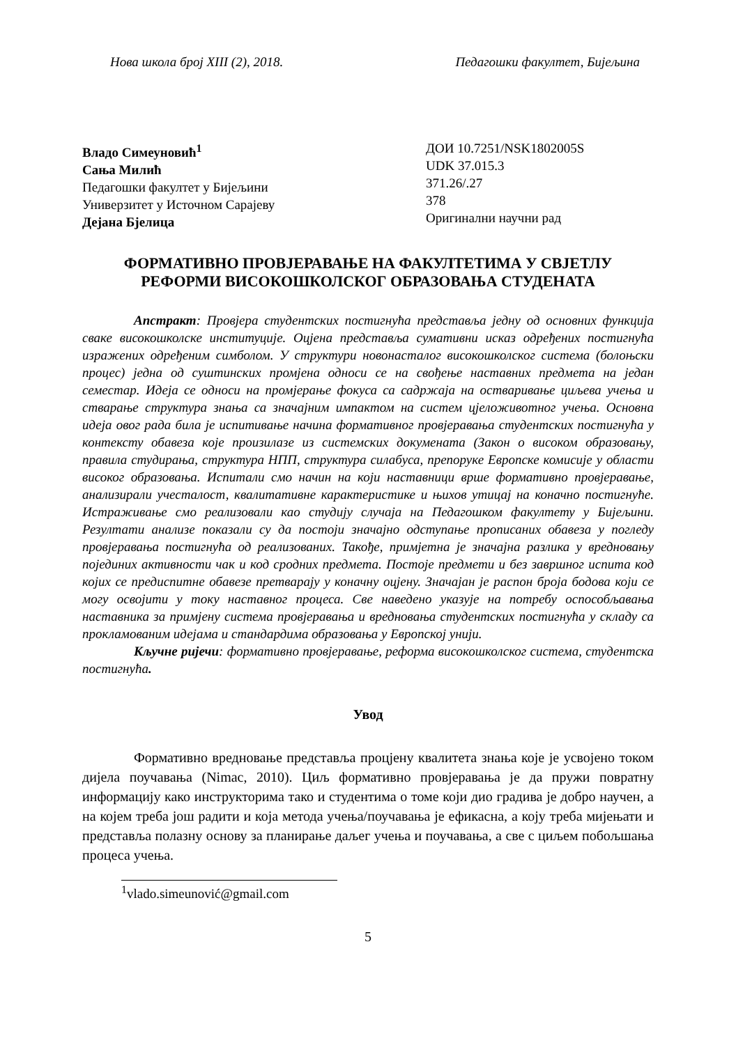Нова школа број XIII (2), 2018. Педагошки факултет, Бијељина
Владо Симеуновић<sup>1</sup>
Сања Милић
Педагошки факултет у Бијељини
Универзитет у Источном Сарајеву
Дејана Бјелица
ДОИ 10.7251/NSK1802005S
UDK 37.015.3
371.26/.27
378
Оригинални научни рад
ФОРМАТИВНО ПРОВЈЕРАВАЊЕ НА ФАКУЛТЕТИМА У СВЈЕТЛУ РЕФОРМИ ВИСОКОШКОЛСКОГ ОБРАЗОВАЊА СТУДЕНАТА
Апстракт: Провјера студентских постигнућа представља једну од основних функција сваке високошколске институције. Оцјена представља сумативни исказ одређених постигнућа изражених одређеним симболом. У структури новонасталог високошколског система (болоњски процес) једна од суштинских промјена односи се на свођење наставних предмета на један семестар. Идеја се односи на промјерање фокуса са садржаја на остваривање циљева учења и стварање структура знања са значајним импактом на систем цјеложивотног учења. Основна идеја овог рада била је испитивање начина формативног провјеравања студентских постигнућа у контексту обавеза које произилазе из системских докумената (Закон о високом образовању, правила студирања, структура НПП, структура силабуса, препоруке Европске комисије у области високог образовања. Испитали смо начин на који наставници врше формативно провјеравање, анализирали учесталост, квалитативне карактеристике и њихов утицај на коначно постигнуће. Истраживање смо реализовали као студију случаја на Педагошком факултету у Бијељини. Резултати анализе показали су да постоји значајно одступање прописаних обавеза у погледу провјеравања постигнућа од реализованих. Такође, примјетна је значајна разлика у вредновању појединих активности чак и код сродних предмета. Постоје предмети и без завршног испита код којих се предиспитне обавезе претварају у коначну оцјену. Значајан је распон броја бодова који се могу освојити у току наставног процеса. Све наведено указује на потребу оспособљавања наставника за примјену система провјеравања и вредновања студентских постигнућа у складу са прокламованим идејама и стандардима образовања у Европској унији.
Кључне ријечи: формативно провјеравање, реформа високошколског система, студентска постигнућа.
Увод
Формативно вредновање представља процјену квалитета знања које је усвојено током дијела поучавања (Nimac, 2010). Циљ формативно провјеравања је да пружи повратну информацију како инструкторима тако и студентима о томе који дио градива је добро научен, а на којем треба још радити и која метода учења/поучавања је ефикасна, а коју треба мијењати и представља полазну основу за планирање даљег учења и поучавања, а све с циљем побољшања процеса учења.
<sup>1</sup> vlado.simeunović@gmail.com
5